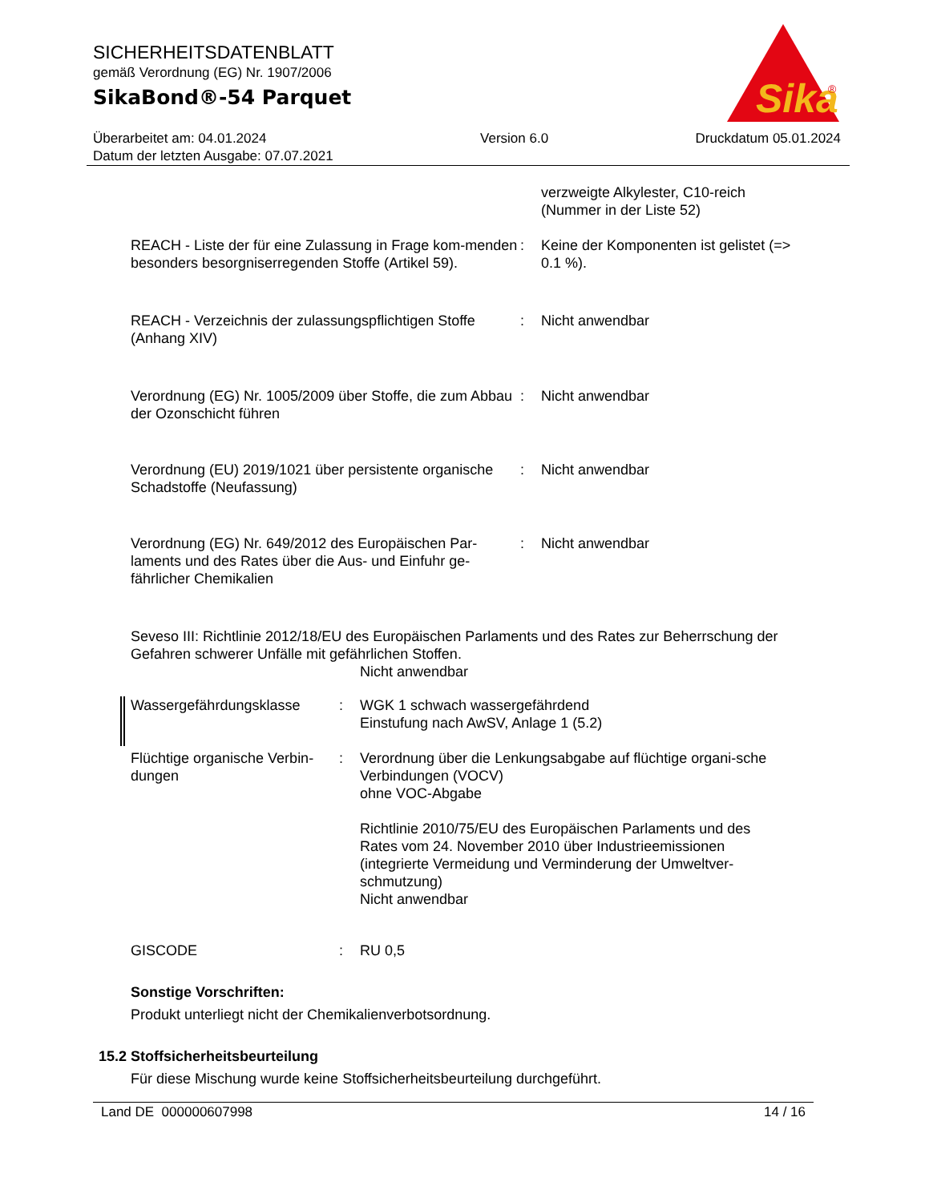SICHERHEITSDATENBLATT
gemäß Verordnung (EG) Nr. 1907/2006
SikaBond®-54 Parquet
Sika
®
Überarbeitet am: 04.01.2024
Datum der letzten Ausgabe: 07.07.2021
Version 6.0 Druckdatum 05.01.2024
verzweigte Alkylester, C10-reich
(Nummer in der Liste 52)
REACH - Liste der für eine Zulassung in Frage kom-menden besonders besorgniserregenden Stoffe (Artikel 59).
: Keine der Komponenten ist gelistet (=> 0.1 %).
REACH - Verzeichnis der zulassungspflichtigen Stoffe (Anhang XIV)
: Nicht anwendbar
Verordnung (EG) Nr. 1005/2009 über Stoffe, die zum Abbau der Ozonschicht führen
: Nicht anwendbar
Verordnung (EU) 2019/1021 über persistente organische Schadstoffe (Neufassung)
: Nicht anwendbar
Verordnung (EG) Nr. 649/2012 des Europäischen Par-laments und des Rates über die Aus- und Einfuhr ge-fährlicher Chemikalien
: Nicht anwendbar
Seveso III: Richtlinie 2012/18/EU des Europäischen Parlaments und des Rates zur Beherrschung der Gefahren schwerer Unfälle mit gefährlichen Stoffen.
Nicht anwendbar
Wassergefährdungsklasse : WGK 1 schwach wassergefährdend
Einstufung nach AwSV, Anlage 1 (5.2)
Flüchtige organische Verbin-dungen
: Verordnung über die Lenkungsabgabe auf flüchtige organi-sche Verbindungen (VOCV)
ohne VOC-Abgabe
Richtlinie 2010/75/EU des Europäischen Parlaments und des Rates vom 24. November 2010 über Industrieemissionen (integrierte Vermeidung und Verminderung der Umweltver-schmutzung)
Nicht anwendbar
GISCODE : RU 0,5
Sonstige Vorschriften:
Produkt unterliegt nicht der Chemikalienverbotsordnung.
15.2 Stoffsicherheitsbeurteilung
Für diese Mischung wurde keine Stoffsicherheitsbeurteilung durchgeführt.
Land DE 000000607998 14 / 16